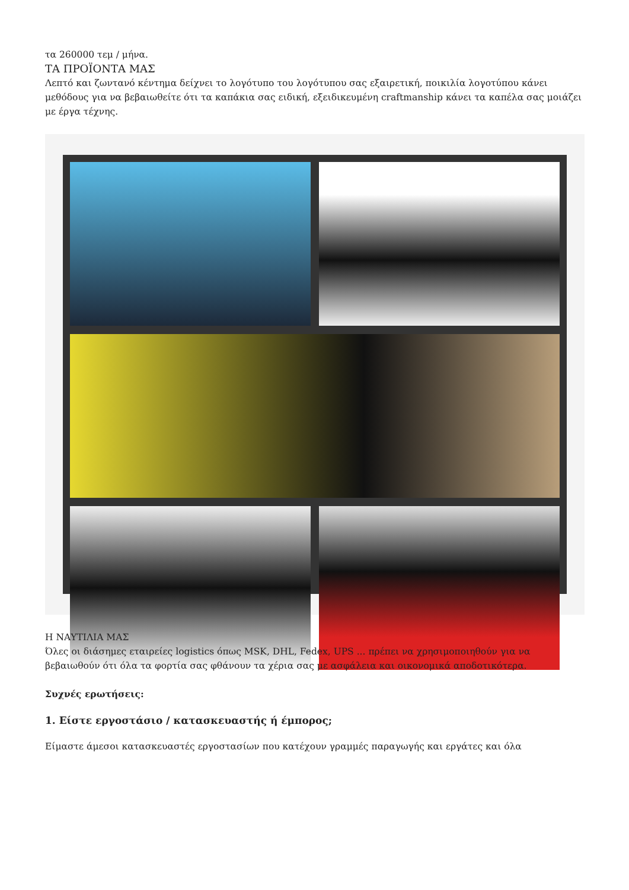τα 260000 τεμ / μήνα.
ΤΑ ΠΡΟΪΟΝΤΑ ΜΑΣ
Λεπτό και ζωντανό κέντημα δείχνει το λογότυπο του λογότυπου σας εξαιρετική, ποικιλία λογοτύπου κάνει μεθόδους για να βεβαιωθείτε ότι τα καπάκια σας ειδική, εξειδικευμένη craftmanship κάνει τα καπέλα σας μοιάζει με έργα τέχνης.
Η ΝΑΥΤΙΛΙΑ ΜΑΣ
Όλες οι διάσημες εταιρείες logistics όπως MSK, DHL, Fedex, UPS ... πρέπει να χρησιμοποιηθούν για να βεβαιωθούν ότι όλα τα φορτία σας φθάνουν τα χέρια σας με ασφάλεια και οικονομικά αποδοτικότερα.
Συχνές ερωτήσεις:
1. Είστε εργοστάσιο / κατασκευαστής ή έμπορος;
Είμαστε άμεσοι κατασκευαστές εργοστασίων που κατέχουν γραμμές παραγωγής και εργάτες και όλα